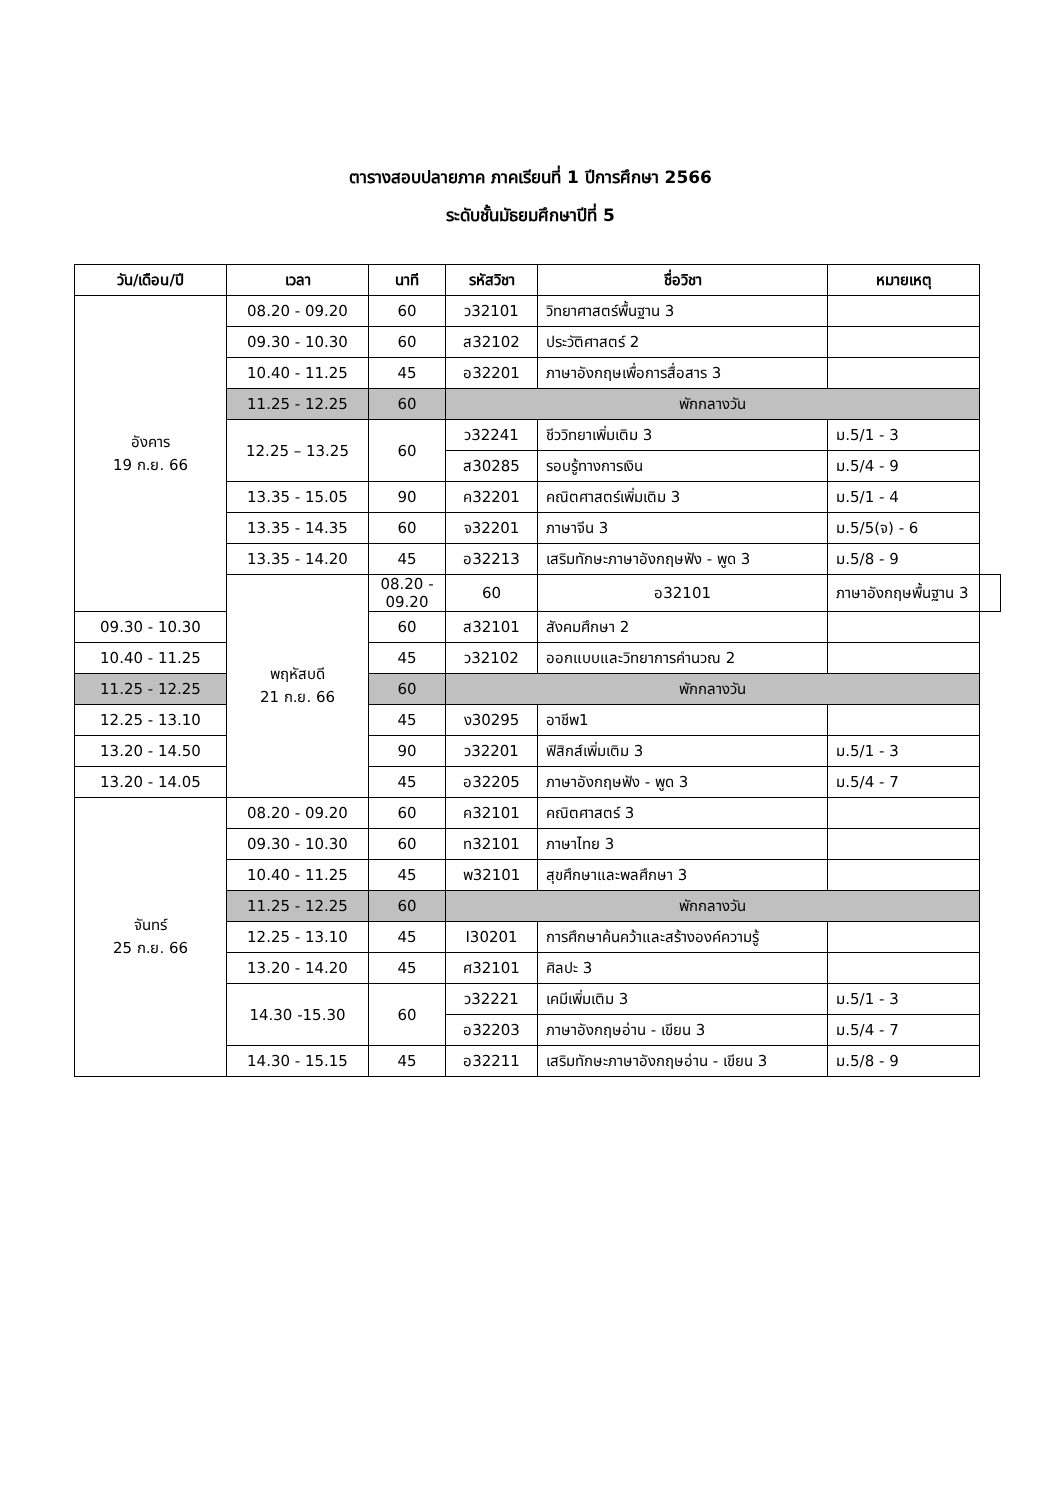ตารางสอบปลายภาค ภาคเรียนที่ 1 ปีการศึกษา 2566
ระดับชั้นมัธยมศึกษาปีที่ 5
| วัน/เดือน/ปี | เวลา | นาที | รหัสวิชา | ชื่อวิชา | หมายเหตุ | |
| --- | --- | --- | --- | --- | --- | --- |
| อังคาร 19 ก.ย. 66 | 08.20 - 09.20 | 60 | ว32101 | วิทยาศาสตร์พื้นฐาน 3 | | |
| | 09.30 - 10.30 | 60 | ส32102 | ประวัติศาสตร์ 2 | | |
| | 10.40 - 11.25 | 45 | อ32201 | ภาษาอังกฤษเพื่อการสื่อสาร 3 | | |
| | 11.25 - 12.25 | 60 | พักกลางวัน | | | |
| | 12.25 – 13.25 | 60 | ว32241 | ชีววิทยาเพิ่มเติม 3 | ม.5/1 - 3 | |
| | | | ส30285 | รอบรู้ทางการเงิน | ม.5/4 - 9 | |
| | 13.35 - 15.05 | 90 | ค32201 | คณิตศาสตร์เพิ่มเติม 3 | ม.5/1 - 4 | |
| | 13.35 - 14.35 | 60 | จ32201 | ภาษาจีน 3 | ม.5/5(จ) - 6 | |
| | 13.35 - 14.20 | 45 | อ32213 | เสริมทักษะภาษาอังกฤษฟัง - พูด 3 | ม.5/8 - 9 | |
| | พฤหัสบดี 21 ก.ย. 66 | 08.20 - 09.20 | 60 | อ32101 | ภาษาอังกฤษพื้นฐาน 3 | |
| 09.30 - 10.30 | | 60 | ส32101 | สังคมศึกษา 2 | | |
| 10.40 - 11.25 | | 45 | ว32102 | ออกแบบและวิทยาการคำนวณ 2 | | |
| 11.25 - 12.25 | | 60 | พักกลางวัน | | | |
| 12.25 - 13.10 | | 45 | ง30295 | อาชีพ1 | | |
| 13.20 - 14.50 | | 90 | ว32201 | ฟิสิกส์เพิ่มเติม 3 | ม.5/1 - 3 | |
| 13.20 - 14.05 | | 45 | อ32205 | ภาษาอังกฤษฟัง - พูด 3 | ม.5/4 - 7 | |
| จันทร์ 25 ก.ย. 66 | 08.20 - 09.20 | 60 | ค32101 | คณิตศาสตร์ 3 | | |
| | 09.30 - 10.30 | 60 | ท32101 | ภาษาไทย 3 | | |
| | 10.40 - 11.25 | 45 | พ32101 | สุขศึกษาและพลศึกษา 3 | | |
| | 11.25 - 12.25 | 60 | พักกลางวัน | | | |
| | 12.25 - 13.10 | 45 | I30201 | การศึกษาค้นคว้าและสร้างองค์ความรู้ | | |
| | 13.20 - 14.20 | 45 | ศ32101 | ศิลปะ 3 | | |
| | 14.30 -15.30 | 60 | ว32221 | เคมีเพิ่มเติม 3 | ม.5/1 - 3 | |
| | | | อ32203 | ภาษาอังกฤษอ่าน - เขียน 3 | ม.5/4 - 7 | |
| | 14.30 - 15.15 | 45 | อ32211 | เสริมทักษะภาษาอังกฤษอ่าน - เขียน 3 | ม.5/8 - 9 | |